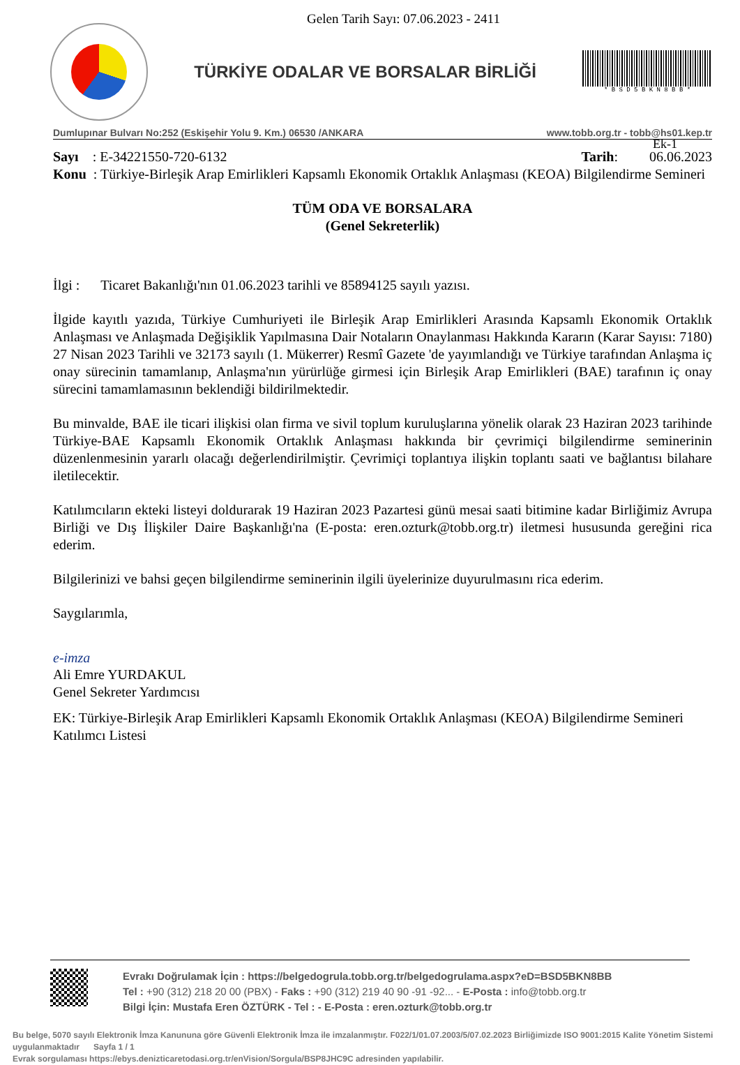Gelen Tarih Sayı: 07.06.2023 - 2411
TÜRKİYE ODALAR VE BORSALAR BİRLİĞİ
* B S D 5 B K N 8 B B *
Dumlupınar Bulvarı No:252 (Eskişehir Yolu 9. Km.) 06530 /ANKARA www.tobb.org.tr - tobb@hs01.kep.tr
Ek-1
Sayı : E-34221550-720-6132 Tarih: 06.06.2023
Konu : Türkiye-Birleşik Arap Emirlikleri Kapsamlı Ekonomik Ortaklık Anlaşması (KEOA) Bilgilendirme Semineri
TÜM ODA VE BORSALARA
(Genel Sekreterlik)
İlgi : Ticaret Bakanlığı'nın 01.06.2023 tarihli ve 85894125 sayılı yazısı.
İlgide kayıtlı yazıda, Türkiye Cumhuriyeti ile Birleşik Arap Emirlikleri Arasında Kapsamlı Ekonomik Ortaklık Anlaşması ve Anlaşmada Değişiklik Yapılmasına Dair Notaların Onaylanması Hakkında Kararın (Karar Sayısı: 7180) 27 Nisan 2023 Tarihli ve 32173 sayılı (1. Mükerrer) Resmî Gazete 'de yayımlandığı ve Türkiye tarafından Anlaşma iç onay sürecinin tamamlanıp, Anlaşma'nın yürürlüğe girmesi için Birleşik Arap Emirlikleri (BAE) tarafının iç onay sürecini tamamlamasının beklendiği bildirilmektedir.
Bu minvalde, BAE ile ticari ilişkisi olan firma ve sivil toplum kuruluşlarına yönelik olarak 23 Haziran 2023 tarihinde Türkiye-BAE Kapsamlı Ekonomik Ortaklık Anlaşması hakkında bir çevrimiçi bilgilendirme seminerinin düzenlenmesinin yararlı olacağı değerlendirilmiştir. Çevrimiçi toplantıya ilişkin toplantı saati ve bağlantısı bilahare iletilecektir.
Katılımcıların ekteki listeyi doldurarak 19 Haziran 2023 Pazartesi günü mesai saati bitimine kadar Birliğimiz Avrupa Birliği ve Dış İlişkiler Daire Başkanlığı'na (E-posta: eren.ozturk@tobb.org.tr) iletmesi hususunda gereğini rica ederim.
Bilgilerinizi ve bahsi geçen bilgilendirme seminerinin ilgili üyelerinize duyurulmasını rica ederim.
Saygılarımla,
e-imza
Ali Emre YURDAKUL
Genel Sekreter Yardımcısı
EK: Türkiye-Birleşik Arap Emirlikleri Kapsamlı Ekonomik Ortaklık Anlaşması (KEOA) Bilgilendirme Semineri Katılımcı Listesi
Evrakı Doğrulamak İçin : https://belgedogrula.tobb.org.tr/belgedogrulama.aspx?eD=BSD5BKN8BB
Tel : +90 (312) 218 20 00 (PBX) - Faks : +90 (312) 219 40 90 -91 -92... - E-Posta : info@tobb.org.tr
Bilgi İçin: Mustafa Eren ÖZTÜRK - Tel : - E-Posta : eren.ozturk@tobb.org.tr
Bu belge, 5070 sayılı Elektronik İmza Kanununa göre Güvenli Elektronik İmza ile imzalanmıştır. F022/1/01.07.2003/5/07.02.2023 Birliğimizde ISO 9001:2015 Kalite Yönetim Sistemi uygulanmaktadır Sayfa 1 / 1
Evrak sorgulaması https://ebys.denizticaretodasi.org.tr/enVision/Sorgula/BSP8JHC9C adresinden yapılabilir.